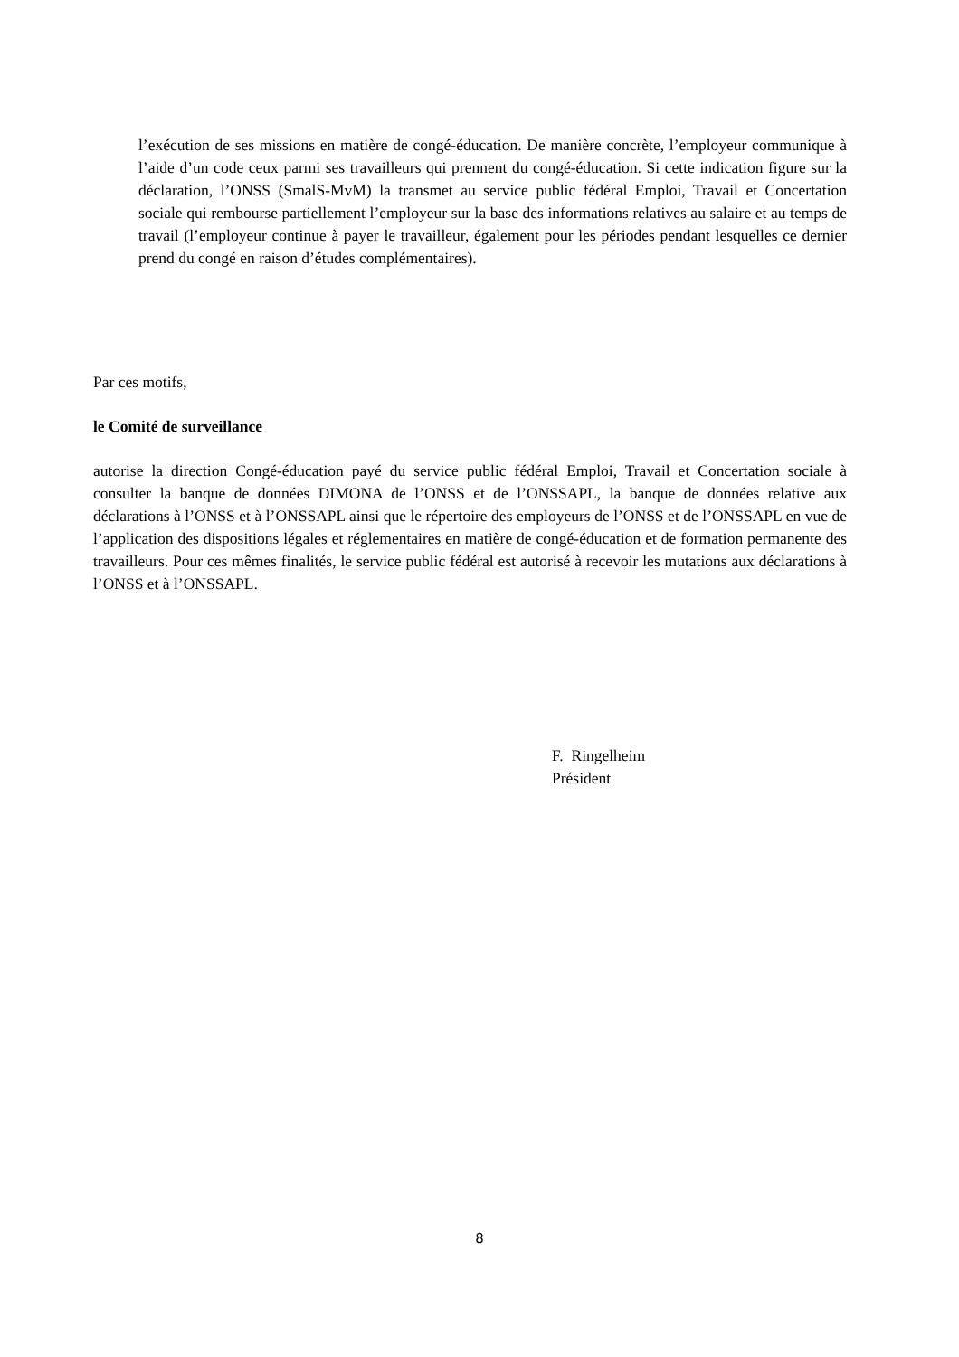l’exécution de ses missions en matière de congé-éducation. De manière concrète, l’employeur communique à l’aide d’un code ceux parmi ses travailleurs qui prennent du congé-éducation. Si cette indication figure sur la déclaration, l’ONSS (SmalS-MvM) la transmet au service public fédéral Emploi, Travail et Concertation sociale qui rembourse partiellement l’employeur sur la base des informations relatives au salaire et au temps de travail (l’employeur continue à payer le travailleur, également pour les périodes pendant lesquelles ce dernier prend du congé en raison d’études complémentaires).
Par ces motifs,
le Comité de surveillance
autorise la direction Congé-éducation payé du service public fédéral Emploi, Travail et Concertation sociale à consulter la banque de données DIMONA de l’ONSS et de l’ONSSAPL, la banque de données relative aux déclarations à l’ONSS et à l’ONSSAPL ainsi que le répertoire des employeurs de l’ONSS et de l’ONSSAPL en vue de l’application des dispositions légales et réglementaires en matière de congé-éducation et de formation permanente des travailleurs. Pour ces mêmes finalités, le service public fédéral est autorisé à recevoir les mutations aux déclarations à l’ONSS et à l’ONSSAPL.
F. Ringelheim
Président
8